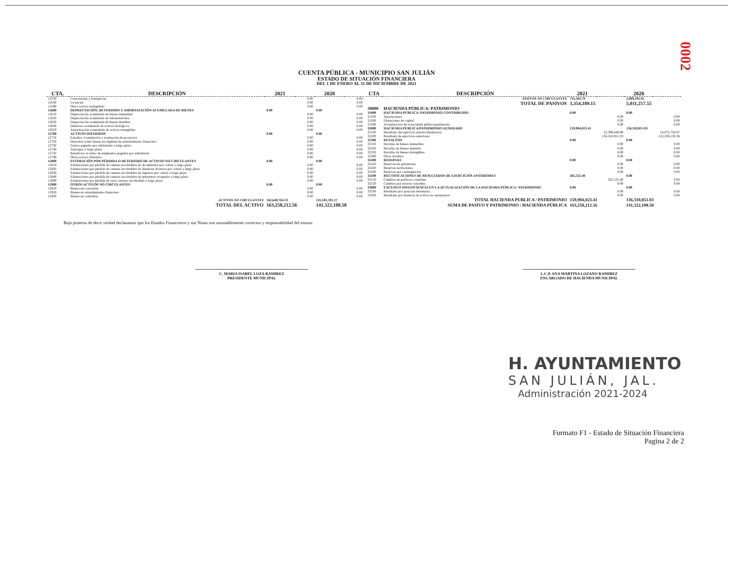0002
CUENTA PÚBLICA - MUNICIPIO SAN JULIÁN
ESTADO DE SITUACIÓN FINANCIERA
DEL 1 DE ENERO AL 31 DE DICIEMBRE DE 2021
| CTA. | DESCRIPCIÓN | 2021 | | 2020 | |
| --- | --- | --- | --- | --- | --- |
| 12530 | Concesiones y franquicias | | 0.00 | | 0.00 |
| 12540 | Licencias | | 0.00 | | 0.00 |
| 12590 | Otros activos intangibles | | 0.00 | | 0.00 |
| 12600 | DEPRECIACIÓN, DETERIORO Y AMORTIZACIÓN ACUMULADA DE BIENES | 0.00 | | 0.00 | |
| 12610 | Depreciación acumulada de bienes inmuebles | | 0.00 | | 0.00 |
| 12620 | Depreciación acumulada de infraestructura | | 0.00 | | 0.00 |
| 12630 | Depreciación acumulada de bienes muebles | | 0.00 | | 0.00 |
| 12640 | Deterioro acumulado de activos biológicos | | 0.00 | | 0.00 |
| 12650 | Amortización acumulada de activos intangibles | | 0.00 | | 0.00 |
| 12700 | ACTIVOS DIFERIDOS | 0.00 | | 0.00 | |
| 12710 | Estudios, formulación y evaluación de proyectos | | 0.00 | | 0.00 |
| 12720 | Derechos sobre bienes en régimen de arrendamiento financiero | | 0.00 | | 0.00 |
| 12730 | Gastos pagados por adelantado a largo plazo | | 0.00 | | 0.00 |
| 12740 | Anticipos a largo plazo | | 0.00 | | 0.00 |
| 12750 | Beneficios al retiro de empleados pagados por adelantado | | 0.00 | | 0.00 |
| 12790 | Otros activos diferidos | | 0.00 | | 0.00 |
| 12800 | ESTIMACIÓN POR PÉRDIDA O DETERIORO DE ACTIVOS NO CIRCULANTES | 0.00 | | 0.00 | |
| 12810 | Estimaciones por pérdida de cuentas incobrables de documentos por cobrar a largo plazo | | 0.00 | | 0.00 |
| 12820 | Estimaciones por pérdida de cuentas incobrables de deudores diversos por cobrar a largo plazo | | 0.00 | | 0.00 |
| 12830 | Estimaciones por pérdida de cuentas incobrables de ingresos por cobrar a largo plazo | | 0.00 | | 0.00 |
| 12840 | Estimaciones por pérdida de cuentas incobrables de préstamos otorgados a largo plazo | | 0.00 | | 0.00 |
| 12890 | Estimaciones por pérdida de otras cuentas incobrables a largo plazo | | 0.00 | | 0.00 |
| 12900 | OTROS ACTIVOS NO CIRCULANTES | 0.00 | | 0.00 | |
| 12910 | Bienes en concesión | | 0.00 | | 0.00 |
| 12920 | Bienes en arrendamiento financiero | | 0.00 | | 0.00 |
| 12930 | Bienes en comodato | | 0.00 | | 0.00 |
| | ACTIVOS NO CIRCULANTES | 162,649,764.53 | | 135,581,591.17 | |
| | TOTAL DEL ACTIVO | 163,258,212.56 | | 141,322,108.58 | |
| CTA | DESCRIPCIÓN | 2021 | | 2020 | |
| --- | --- | --- | --- | --- | --- |
| | PASIVOS NO CIRCULANTES | 755,504.79 | | 2,809,292.65 | |
| | TOTAL DE PASIVOS | 3,354,189.15 | | 5,011,257.55 | |
| 30000 | HACIENDA PÚBLICA/ PATRIMONIO | | | | |
| 31000 | HACIENDA PÚBLICA/ PATRIMONIO CONTRIBUIDO | 0.00 | | 0.00 | |
| 31100 | Aportaciones | | 0.00 | | 0.00 |
| 31200 | Donaciones de capital | | 0.00 | | 0.00 |
| 31300 | Actualización de la hacienda pública/patrimonio | | 0.00 | | 0.00 |
| 32000 | HACIENDA PÚBLICA/PATRIMONIO GENERADO | 159,904,023.41 | | 136,310,851.03 | |
| 32100 | Resultado del ejercicio (ahorro/desahorro) | | 23,390,646.98 | | 14,072,720.67 |
| 32200 | Resultado de ejercicios anteriores | | 136,310,851.03 | | 122,238,130.36 |
| 32300 | REVALÚOS | 0.00 | | 0.00 | |
| 32310 | Revalúo de bienes inmuebles | | 0.00 | | 0.00 |
| 32320 | Revalúo de bienes muebles | | 0.00 | | 0.00 |
| 32330 | Revalúo de bienes intangibles | | 0.00 | | 0.00 |
| 32390 | Otros revalúos | | 0.00 | | 0.00 |
| 32400 | RESERVAS | 0.00 | | 0.00 | |
| 32410 | Reservas de patrimonio | | 0.00 | | 0.00 |
| 32420 | Reservas territoriales | | 0.00 | | 0.00 |
| 32430 | Reservas por contingencias | | 0.00 | | 0.00 |
| 32500 | RECTIFICACIONES DE RESULTADOS DE EJERCICIOS ANTERIORES | 202,525.40 | | 0.00 | |
| 32510 | Cambios en políticas contables | | 202,525.40 | | 0.00 |
| 32520 | Cambios por errores contables | | 0.00 | | 0.00 |
| 33000 | EXCESO O INSUFICIENCIA EN LA ACTUALIZACIÓN DE LA HACIENDA PÚBLICA / PATRIMONIO | 0.00 | | 0.00 | |
| 33100 | Resultado por posición monetaria | | 0.00 | | 0.00 |
| 33200 | Resultado por tenencia de activos no monetarios | | 0.00 | | 0.00 |
| | TOTAL HACIENDA PUBLICA / PATRIMONIO | 159,904,023.41 | | 136,310,851.03 | |
| | SUMA DE PASIVO Y PATRIMONIO / HACIENDA PÚBLICA | 163,258,212.56 | | 141,322,108.58 | |
Bajo protesta de decir verdad declaramos que los Estados Financieros y sus Notas son razonablemente correctos y responsabilidad del emisor.
C. MARIA ISABEL LOZA RAMIREZ
PRESIDENTE MUNICIPAL
L.C.P. ANA MARTINA LOZANO RAMIREZ
ENCARGADO DE HACIENDA MUNICIPAL
H. AYUNTAMIENTO
SAN JULIÁN, JAL.
Administración 2021-2024
Formato F1 - Estado de Situación Financiera
Pagina 2 de 2